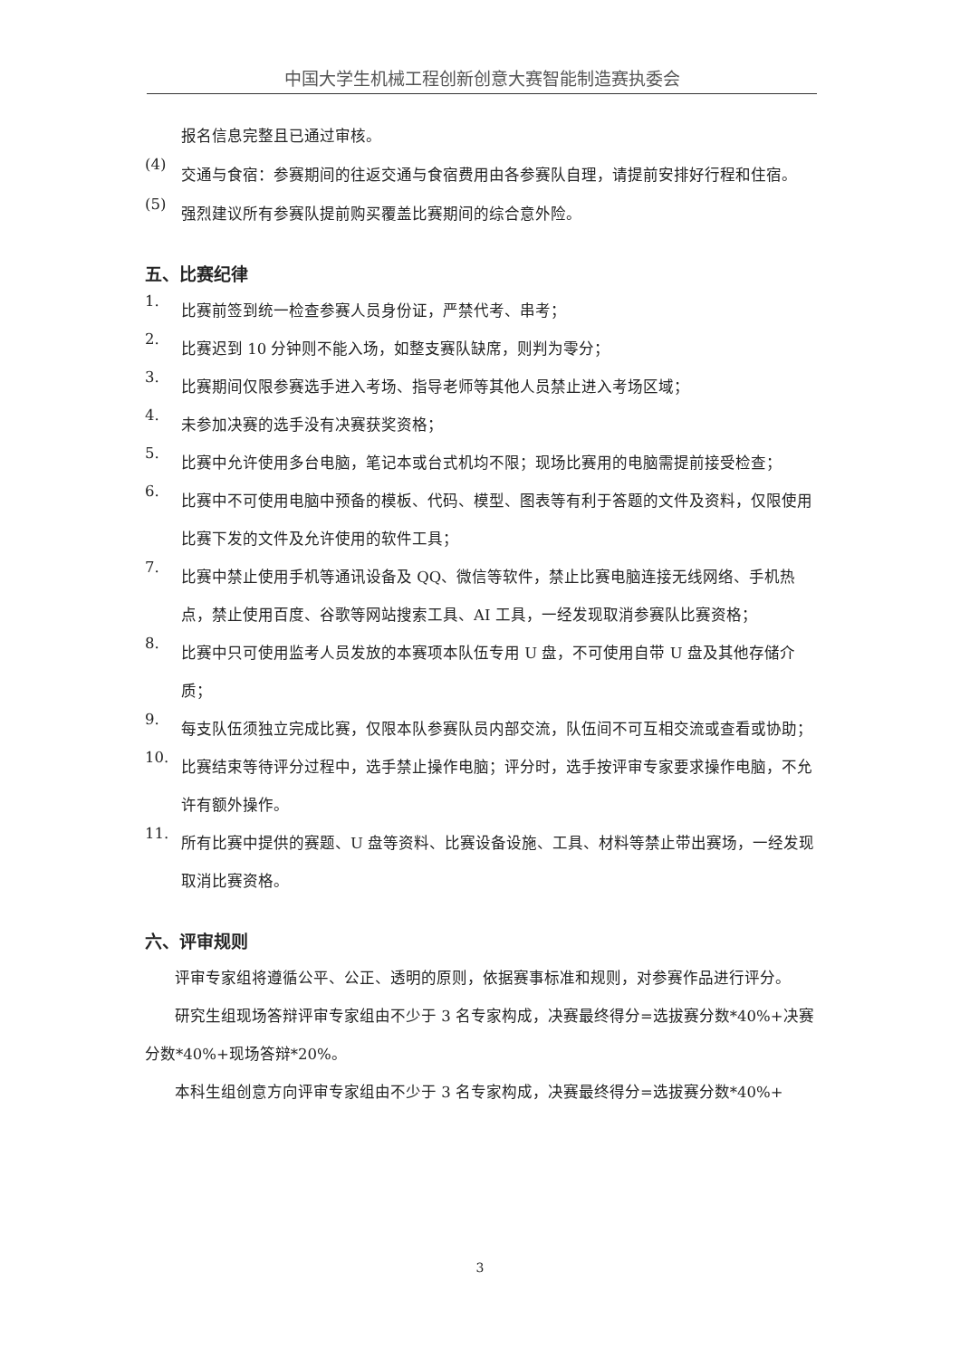中国大学生机械工程创新创意大赛智能制造赛执委会
报名信息完整且已通过审核。
(4)
交通与食宿：参赛期间的往返交通与食宿费用由各参赛队自理，请提前安排好行程和住宿。
(5)
强烈建议所有参赛队提前购买覆盖比赛期间的综合意外险。
五、比赛纪律
1.
比赛前签到统一检查参赛人员身份证，严禁代考、串考；
2.
比赛迟到 10 分钟则不能入场，如整支赛队缺席，则判为零分；
3.
比赛期间仅限参赛选手进入考场、指导老师等其他人员禁止进入考场区域；
4.
未参加决赛的选手没有决赛获奖资格；
5.
比赛中允许使用多台电脑，笔记本或台式机均不限；现场比赛用的电脑需提前接受检查；
6.
比赛中不可使用电脑中预备的模板、代码、模型、图表等有利于答题的文件及资料，仅限使用比赛下发的文件及允许使用的软件工具；
7.
比赛中禁止使用手机等通讯设备及 QQ、微信等软件，禁止比赛电脑连接无线网络、手机热点，禁止使用百度、谷歌等网站搜索工具、AI 工具，一经发现取消参赛队比赛资格；
8.
比赛中只可使用监考人员发放的本赛项本队伍专用 U 盘，不可使用自带 U 盘及其他存储介质；
9.
每支队伍须独立完成比赛，仅限本队参赛队员内部交流，队伍间不可互相交流或查看或协助；
10.
比赛结束等待评分过程中，选手禁止操作电脑；评分时，选手按评审专家要求操作电脑，不允许有额外操作。
11.
所有比赛中提供的赛题、U 盘等资料、比赛设备设施、工具、材料等禁止带出赛场，一经发现取消比赛资格。
六、评审规则
评审专家组将遵循公平、公正、透明的原则，依据赛事标准和规则，对参赛作品进行评分。
研究生组现场答辩评审专家组由不少于 3 名专家构成，决赛最终得分=选拔赛分数*40%+决赛分数*40%+现场答辩*20%。
本科生组创意方向评审专家组由不少于 3 名专家构成，决赛最终得分=选拔赛分数*40%+
3